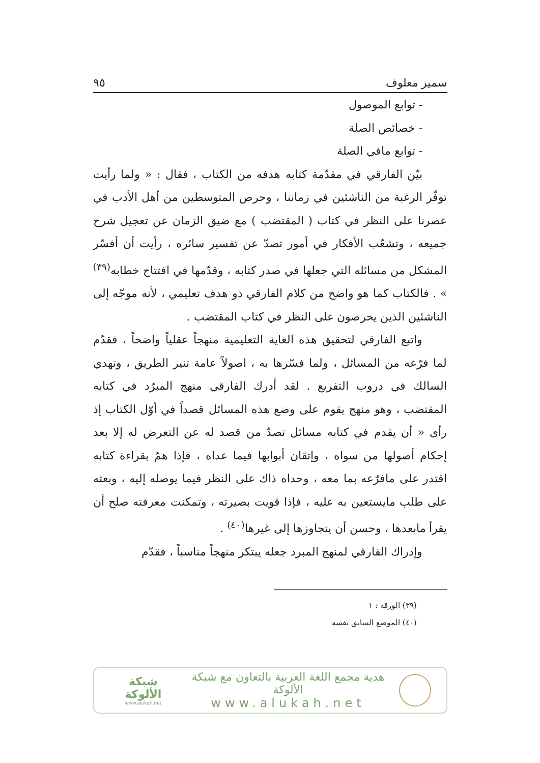سمير معلوف ٩٥
- توابع الموصول
- خصائص الصلة
- توابع مافي الصلة
بيّن الفارقي في مقدّمة كتابه هدفه من الكتاب ، فقال : « ولما رأيت توفّر الرغبة من الناشئين في زماننا ، وحرص المتوسطين من أهل الأدب في عصرنا على النظر في كتاب ( المقتضب ) مع ضيق الزمان عن تعجيل شرح جميعه ، وتشعّب الأفكار في أمور تصدّ عن تفسير سائره ، رأيت أن أفسّر المشكل من مسائله التي جعلها في صدر كتابه ، وقدّمها في افتتاح خطابه<sup>(٣٩)</sup> » . فالكتاب كما هو واضح من كلام الفارقي ذو هدف تعليمي ، لأنه موجّه إلى الناشئين الذين يحرصون على النظر في كتاب المقتضب .
واتبع الفارقي لتحقيق هذه الغاية التعليمية منهجاً عقلياً واضحاً ، فقدّم لما فرّعه من المسائل ، ولما فسّرها به ، اصولاً عامة تنير الطريق ، وتهدي السالك في دروب التفريع . لقد أدرك الفارقي منهج المبرّد في كتابه المقتضب ، وهو منهج يقوم على وضع هذه المسائل قصداً في أوّل الكتاب إذ رأى « أن يقدم في كتابه مسائل تصدّ من قصد له عن التعرض له إلا بعد إحكام أصولها من سواه ، وإتقان أبوابها فيما عداه ، فإذا همّ بقراءة كتابه اقتدر على مافرّعه بما معه ، وحداه ذاك على النظر فيما يوصله إليه ، وبعثه على طلب مايستعين به عليه ، فإذا قويت بصيرته ، وتمكنت معرفته صلح أن يقرأ مابعدها ، وحسن أن يتجاوزها إلى غيرها<sup>(٤٠)</sup> .
وإدراك الفارقي لمنهج المبرد جعله يبتكر منهجاً مناسباً ، فقدّم
(٣٩) الورقة : ١
(٤٠) الموضع السابق نفسه
هدية مجمع اللغة العربية بالتعاون مع شبكة الألوكة
www.alukah.net
شبكة الألوكة
www.alukah.net